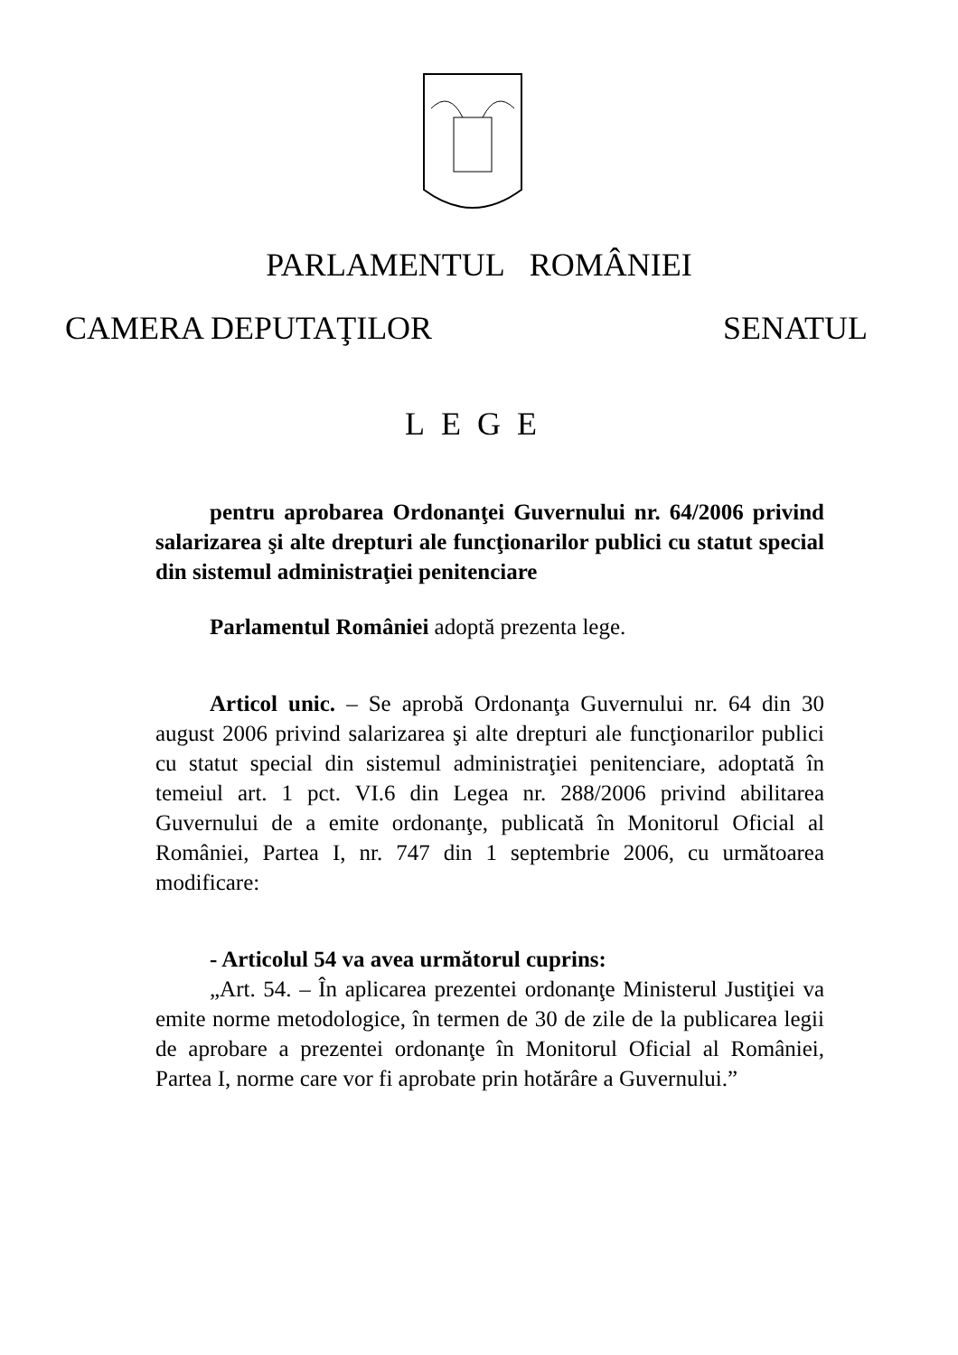PARLAMENTUL ROMÂNIEI
CAMERA DEPUTAŢILOR SENATUL
LEGE
pentru aprobarea Ordonanţei Guvernului nr. 64/2006 privind salarizarea şi alte drepturi ale funcţionarilor publici cu statut special din sistemul administraţiei penitenciare
Parlamentul României adoptă prezenta lege.
Articol unic. – Se aprobă Ordonanţa Guvernului nr. 64 din 30 august 2006 privind salarizarea şi alte drepturi ale funcţionarilor publici cu statut special din sistemul administraţiei penitenciare, adoptată în temeiul art. 1 pct. VI.6 din Legea nr. 288/2006 privind abilitarea Guvernului de a emite ordonanţe, publicată în Monitorul Oficial al României, Partea I, nr. 747 din 1 septembrie 2006, cu următoarea modificare:
- Articolul 54 va avea următorul cuprins:
„Art. 54. – În aplicarea prezentei ordonanţe Ministerul Justiţiei va emite norme metodologice, în termen de 30 de zile de la publicarea legii de aprobare a prezentei ordonanţe în Monitorul Oficial al României, Partea I, norme care vor fi aprobate prin hotărâre a Guvernului.”